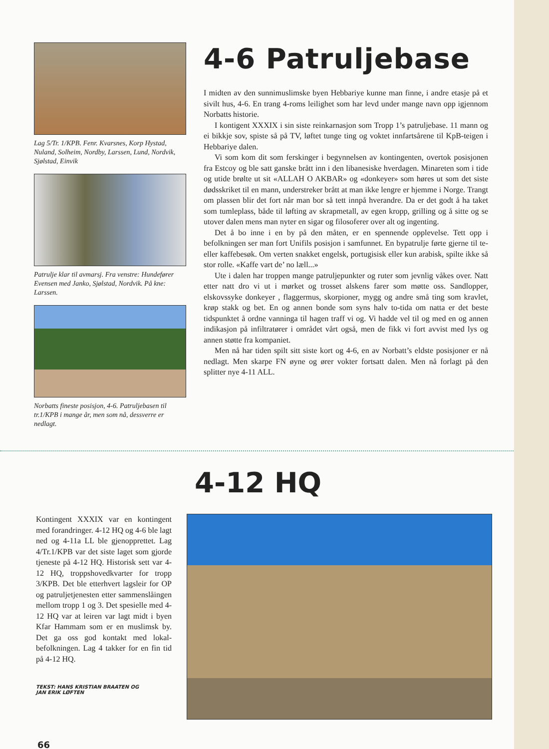Lag 5/Tr. 1/KPB. Fenr. Kvarsnes, Korp Hystad, Nuland, Solheim, Nordby, Larssen, Lund, Nordvik, Sjølstad, Einvik
Patrulje klar til avmarsj. Fra venstre: Hunde­fører Evensen med Janko, Sjølstad, Nordvik. På kne: Larssen.
Norbatts fineste posisjon, 4-6. Patruljebasen til tr.1/KPB i mange år, men som nå, dessverre er nedlagt.
4-6 Patruljebase
I midten av den sunnimuslimske byen Hebbariye kunne man finne, i andre etasje på et sivilt hus, 4-6. En trang 4-roms leilighet som har levd under mange navn opp igjennom Norbatts historie.
I kontigent XXXIX i sin siste reinkarnasjon som Tropp 1’s patruljebase. 11 mann og ei bikkje sov, spiste så på TV, løftet tunge ting og voktet innfartsårene til KpB-teigen i Hebbariye dalen.
Vi som kom dit som ferskinger i begynnelsen av kontingenten, overtok po­sisjonen fra Estcoy og ble satt ganske brått inn i den libanesiske hverdagen. Mi­nareten som i tide og utide brølte ut sit «ALLAH O AKBAR» og «donkeyer» som høres ut som det siste dødsskriket til en mann, understreker brått at man ikke lengre er hjemme i Norge. Trangt om plassen blir det fort når man bor så tett innpå hverandre. Da er det godt å ha taket som tumleplass, både til løfting av skrapmetall, av egen kropp, grilling og å sitte og se utover dalen mens man ny­ter en sigar og filosoferer over alt og ingenting.
Det å bo inne i en by på den måten, er en spennende opplevelse. Tett opp i befolkningen ser man fort Unifils posisjon i samfunnet. En bypatrulje førte gjerne til te- eller kaffebesøk. Om verten snakket engelsk, portugisisk eller kun arabisk, spilte ikke så stor rolle. «Kaffe vart de’ no læll...»
Ute i dalen har troppen mange patruljepunkter og ruter som jevnlig våkes over. Natt etter natt dro vi ut i mørket og trosset alskens farer som møtte oss. Sandlopper, elskovssyke donkeyer , flaggermus, skorpioner, mygg og andre små ting som kravlet, krøp stakk og bet. En og annen bonde som syns halv to-tida om natta er det beste tidspunktet å ordne vanninga til hagen traff vi og. Vi hadde vel til og med en og annen indikasjon på infiltratører i området vårt også, men de fikk vi fort avvist med lys og annen støtte fra kompaniet.
Men nå har tiden spilt sitt siste kort og 4-6, en av Norbatt’s eldste posisjoner er nå nedlagt. Men skarpe FN øyne og ører vokter fortsatt dalen. Men nå forlagt på den splitter nye 4-11 ALL.
4-12 HQ
Kontingent XXXIX var en kontingent med forandringer. 4-12 HQ og 4-6 ble lagt ned og 4-11a LL ble gjenopp­rettet. Lag 4/Tr.1/KPB var det siste laget som gjorde tjeneste på 4-12 HQ. Historisk sett var 4-12 HQ, troppsho­vedkvarter for tropp 3/KPB. Det ble etterhvert lagsleir for OP og patrulje­tjenesten etter sammenslåingen mellom tropp 1 og 3. Det spesielle med 4-12 HQ var at leiren var lagt midt i byen Kfar Hammam som er en muslimsk by. Det ga oss god kontakt med lokal­befolkningen. Lag 4 takker for en fin tid på 4-12 HQ.
TEKST: HANS KRISTIAN BRAATEN OG
JAN ERIK LØFTEN
66